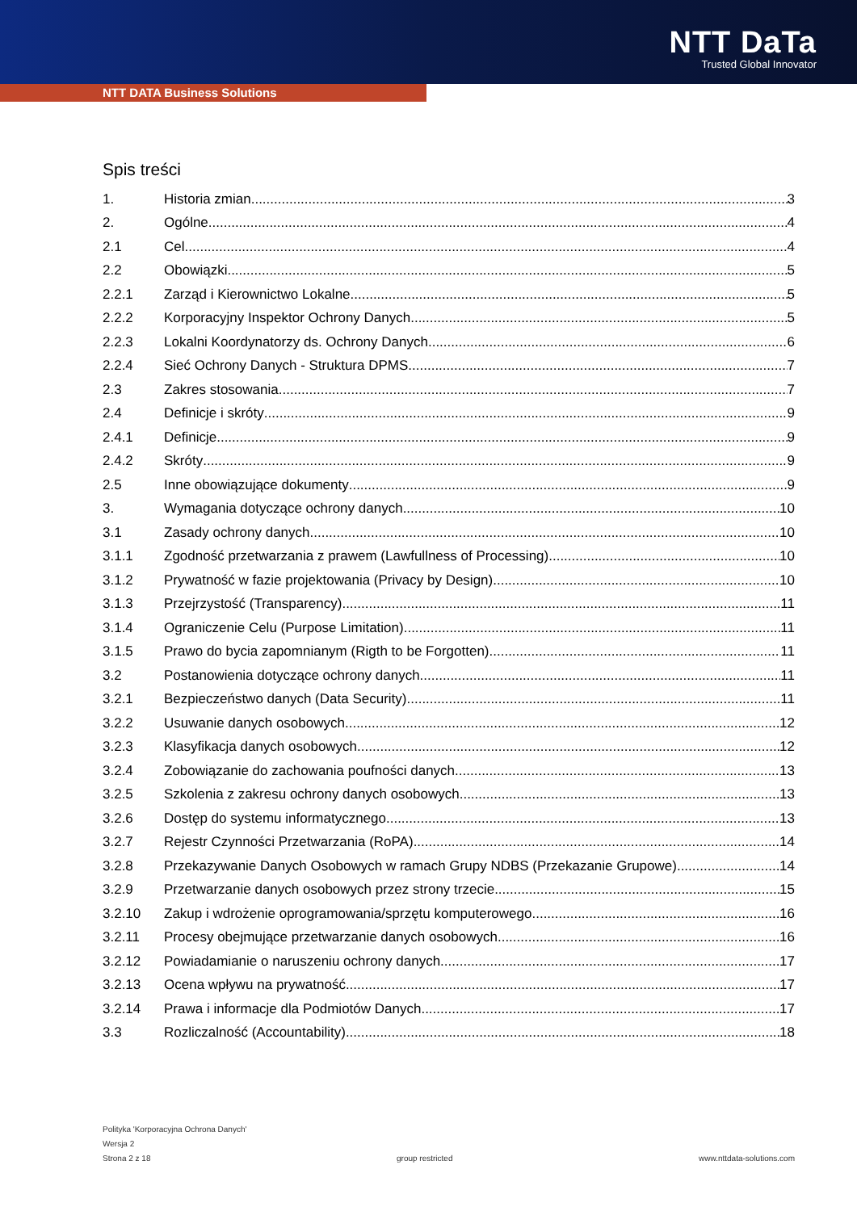NTT DaTa
Trusted Global Innovator
NTT DATA Business Solutions
Spis treści
1. Historia zmian 3
2. Ogólne 4
2.1 Cel 4
2.2 Obowiązki 5
2.2.1 Zarząd i Kierownictwo Lokalne 5
2.2.2 Korporacyjny Inspektor Ochrony Danych 5
2.2.3 Lokalni Koordynatorzy ds. Ochrony Danych 6
2.2.4 Sieć Ochrony Danych - Struktura DPMS 7
2.3 Zakres stosowania 7
2.4 Definicje i skróty 9
2.4.1 Definicje 9
2.4.2 Skróty 9
2.5 Inne obowiązujące dokumenty 9
3. Wymagania dotyczące ochrony danych 10
3.1 Zasady ochrony danych 10
3.1.1 Zgodność przetwarzania z prawem (Lawfullness of Processing) 10
3.1.2 Prywatność w fazie projektowania (Privacy by Design) 10
3.1.3 Przejrzystość (Transparency) 11
3.1.4 Ograniczenie Celu (Purpose Limitation) 11
3.1.5 Prawo do bycia zapomnianym (Rigth to be Forgotten) 11
3.2 Postanowienia dotyczące ochrony danych 11
3.2.1 Bezpieczeństwo danych (Data Security) 11
3.2.2 Usuwanie danych osobowych 12
3.2.3 Klasyfikacja danych osobowych 12
3.2.4 Zobowiązanie do zachowania poufności danych 13
3.2.5 Szkolenia z zakresu ochrony danych osobowych 13
3.2.6 Dostęp do systemu informatycznego 13
3.2.7 Rejestr Czynności Przetwarzania (RoPA) 14
3.2.8 Przekazywanie Danych Osobowych w ramach Grupy NDBS (Przekazanie Grupowe) 14
3.2.9 Przetwarzanie danych osobowych przez strony trzecie 15
3.2.10 Zakup i wdrożenie oprogramowania/sprzętu komputerowego 16
3.2.11 Procesy obejmujące przetwarzanie danych osobowych 16
3.2.12 Powiadamianie o naruszeniu ochrony danych 17
3.2.13 Ocena wpływu na prywatność 17
3.2.14 Prawa i informacje dla Podmiotów Danych 17
3.3 Rozliczalność (Accountability) 18
Polityka 'Korporacyjna Ochrona Danych'
Wersja 2
Strona 2 z 18 group restricted www.nttdata-solutions.com